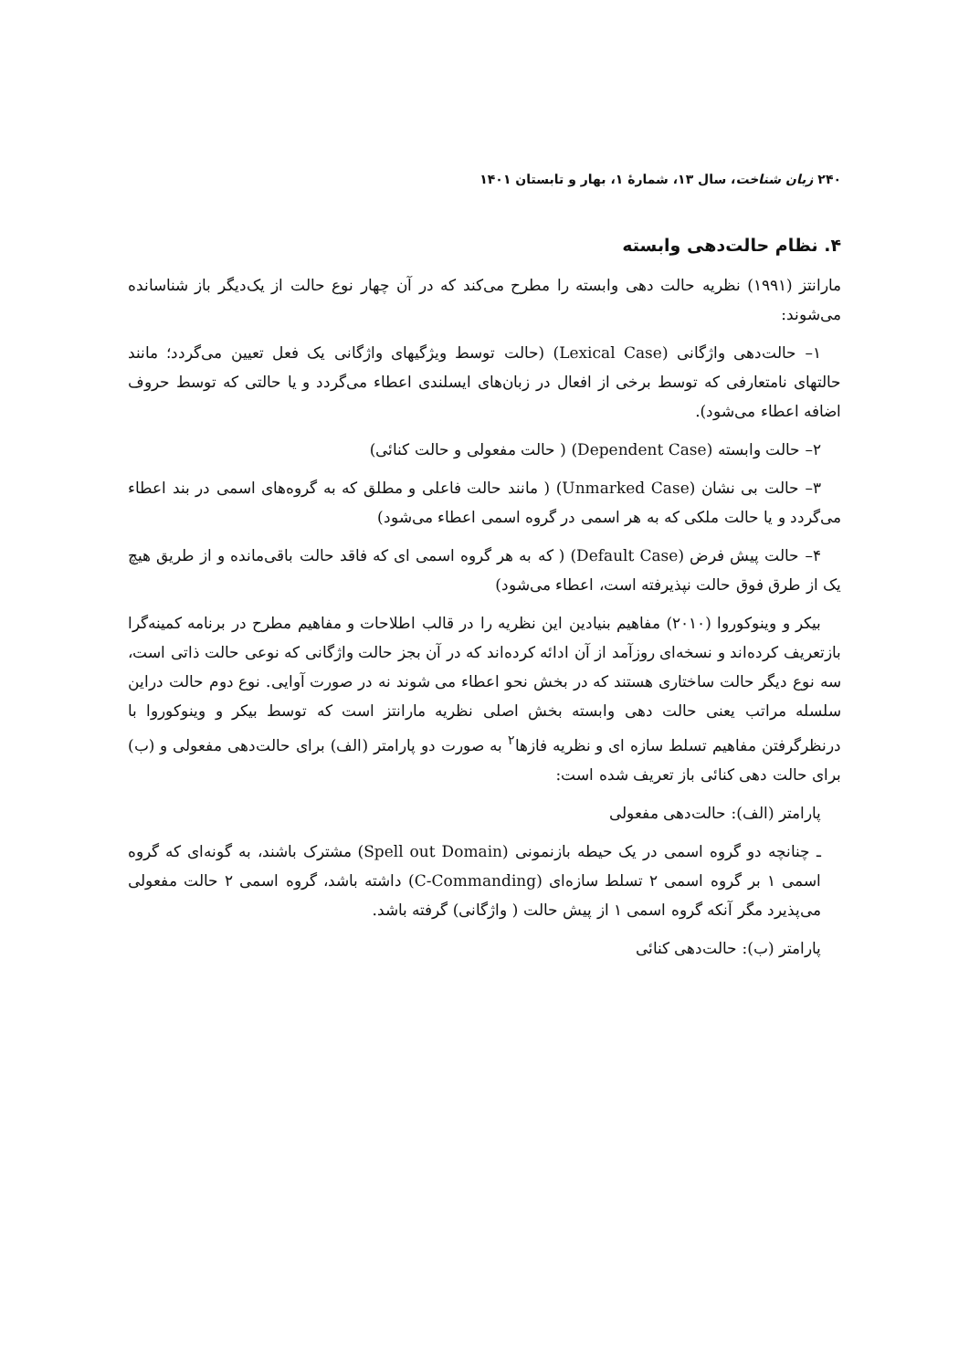۲۴۰ زبان شناخت، سال ۱۳، شمارۀ ۱، بهار و تابستان ۱۴۰۱
۴. نظام حالت‌دهی وابسته
مارانتز (۱۹۹۱) نظریه حالت دهی وابسته را مطرح می‌کند که در آن چهار نوع حالت از یک‌دیگر باز شناسانده می‌شوند:
۱– حالت‌دهی واژگانی (Lexical Case) (حالت توسط ویژگیهای واژگانی یک فعل تعیین می‌گردد؛ مانند حالتهای نامتعارفی که توسط برخی از افعال در زبان‌های ایسلندی اعطاء می‌گردد و یا حالتی که توسط حروف اضافه اعطاء می‌شود).
۲– حالت وابسته (Dependent Case) ( حالت مفعولی و حالت کنائی)
۳– حالت بی نشان (Unmarked Case) ( مانند حالت فاعلی و مطلق که به گروه‌های اسمی در بند اعطاء می‌گردد و یا حالت ملکی که به هر اسمی در گروه اسمی اعطاء می‌شود)
۴– حالت پیش فرض (Default Case) ( که به هر گروه اسمی ای که فاقد حالت باقی‌مانده و از طریق هیچ یک از طرق فوق حالت نپذیرفته است، اعطاء می‌شود)
بیکر و وینوکوروا (۲۰۱۰) مفاهیم بنیادین این نظریه را در قالب اطلاحات و مفاهیم مطرح در برنامه کمینه‌گرا بازتعریف کرده‌اند و نسخه‌ای روزآمد از آن ادائه کرده‌اند که در آن بجز حالت واژگانی که نوعی حالت ذاتی است، سه نوع دیگر حالت ساختاری هستند که در بخش نحو اعطاء می شوند نه در صورت آوایی. نوع دوم حالت دراین سلسله مراتب یعنی حالت دهی وابسته بخش اصلی نظریه مارانتز است که توسط بیکر و وینوکوروا با درنظرگرفتن مفاهیم تسلط سازه ای و نظریه فازها<sup>۲</sup> به صورت دو پارامتر (الف) برای حالت‌دهی مفعولی و (ب) برای حالت دهی کنائی باز تعریف شده است:
پارامتر (الف): حالت‌دهی مفعولی
ـ چنانچه دو گروه اسمی در یک حیطه بازنمونی (Spell out Domain) مشترک باشند، به گونه‌ای که گروه اسمی ۱ بر گروه اسمی ۲ تسلط سازه‌ای (C-Commanding) داشته باشد، گروه اسمی ۲ حالت مفعولی می‌پذیرد مگر آنکه گروه اسمی ۱ از پیش حالت ( واژگانی) گرفته باشد.
پارامتر (ب): حالت‌دهی کنائی